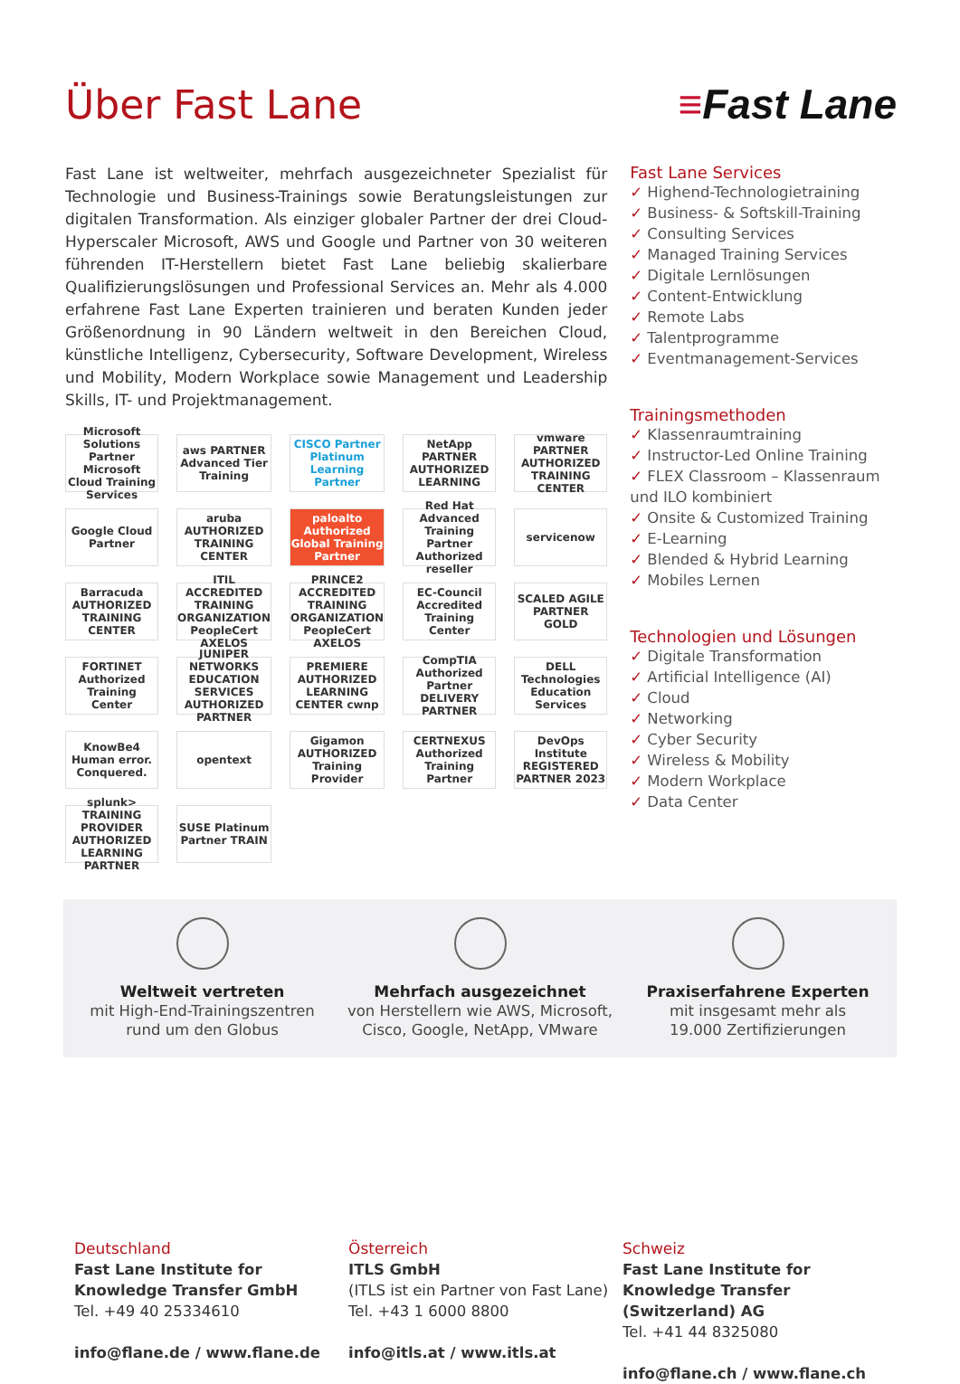Über Fast Lane ≡Fast Lane
Fast Lane ist weltweiter, mehrfach ausgezeichneter Spezialist für Technologie und Business-Trainings sowie Beratungsleistungen zur digitalen Transformation. Als einziger globaler Partner der drei Cloud-Hyperscaler Microsoft, AWS und Google und Partner von 30 weiteren führenden IT-Herstellern bietet Fast Lane beliebig skalierbare Qualifizierungslösungen und Professional Services an. Mehr als 4.000 erfahrene Fast Lane Experten trainieren und beraten Kunden jeder Größenordnung in 90 Ländern weltweit in den Bereichen Cloud, künstliche Intelligenz, Cybersecurity, Software Development, Wireless und Mobility, Modern Workplace sowie Management und Leadership Skills, IT- und Projektmanagement.
Microsoft Solutions Partner Microsoft Cloud Training Services
aws PARTNER Advanced Tier Training
CISCO Partner Platinum Learning Partner
NetApp PARTNER AUTHORIZED LEARNING
vmware PARTNER AUTHORIZED TRAINING CENTER
Google Cloud Partner
aruba AUTHORIZED TRAINING CENTER
paloalto Authorized Global Training Partner
Red Hat Advanced Training Partner Authorized reseller
servicenow
Barracuda AUTHORIZED TRAINING CENTER
ITIL ACCREDITED TRAINING ORGANIZATION PeopleCert AXELOS
PRINCE2 ACCREDITED TRAINING ORGANIZATION PeopleCert AXELOS
EC-Council Accredited Training Center
SCALED AGILE PARTNER GOLD
FORTINET Authorized Training Center
JUNIPER NETWORKS EDUCATION SERVICES AUTHORIZED PARTNER
PREMIERE AUTHORIZED LEARNING CENTER cwnp
CompTIA Authorized Partner DELIVERY PARTNER
DELL Technologies Education Services
KnowBe4 Human error. Conquered.
opentext
Gigamon AUTHORIZED Training Provider
CERTNEXUS Authorized Training Partner
DevOps Institute REGISTERED PARTNER 2023
splunk> TRAINING PROVIDER AUTHORIZED LEARNING PARTNER
SUSE Platinum Partner TRAIN
Fast Lane Services
✓ Highend-Technologietraining
✓ Business- & Softskill-Training
✓ Consulting Services
✓ Managed Training Services
✓ Digitale Lernlösungen
✓ Content-Entwicklung
✓ Remote Labs
✓ Talentprogramme
✓ Eventmanagement-Services
Trainingsmethoden
✓ Klassenraumtraining
✓ Instructor-Led Online Training
✓ FLEX Classroom – Klassenraum und ILO kombiniert
✓ Onsite & Customized Training
✓ E-Learning
✓ Blended & Hybrid Learning
✓ Mobiles Lernen
Technologien und Lösungen
✓ Digitale Transformation
✓ Artificial Intelligence (AI)
✓ Cloud
✓ Networking
✓ Cyber Security
✓ Wireless & Mobility
✓ Modern Workplace
✓ Data Center
Weltweit vertreten
mit High-End-Trainingszentren
rund um den Globus
Mehrfach ausgezeichnet
von Herstellern wie AWS, Microsoft,
Cisco, Google, NetApp, VMware
Praxiserfahrene Experten
mit insgesamt mehr als
19.000 Zertifizierungen
Deutschland
Fast Lane Institute for Knowledge Transfer GmbH
Tel. +49 40 25334610
info@flane.de / www.flane.de
Österreich
ITLS GmbH
(ITLS ist ein Partner von Fast Lane)
Tel. +43 1 6000 8800
info@itls.at / www.itls.at
Schweiz
Fast Lane Institute for Knowledge Transfer (Switzerland) AG
Tel. +41 44 8325080
info@flane.ch / www.flane.ch